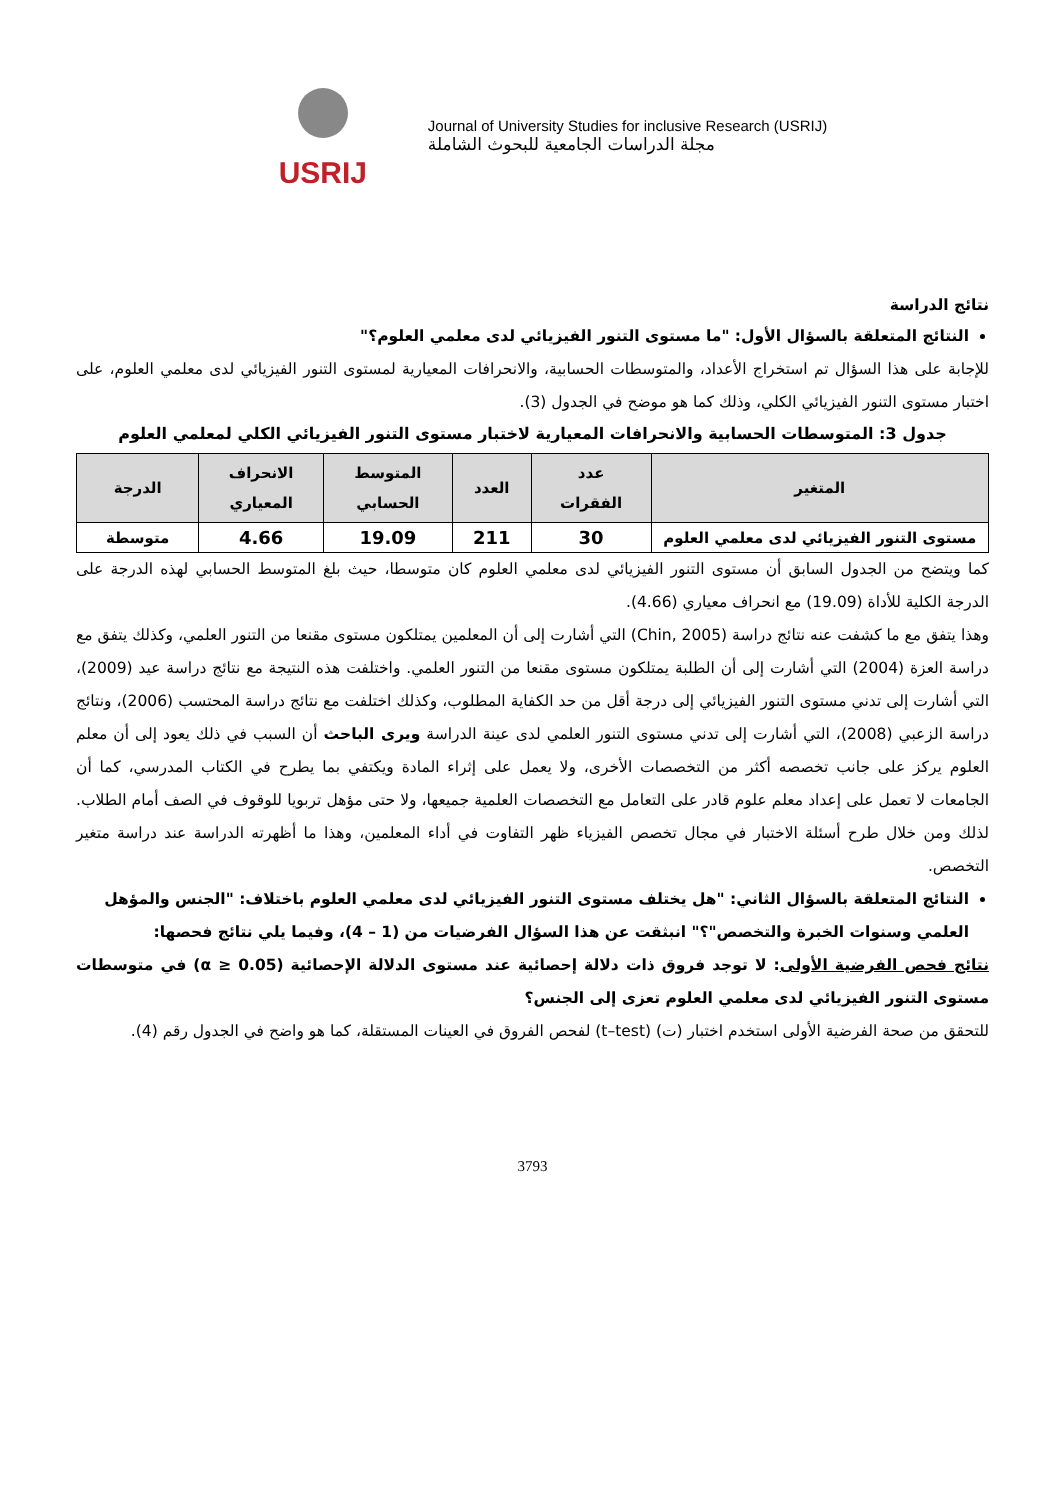USRIJ
Journal of University Studies for inclusive Research (USRIJ)
مجلة الدراسات الجامعية للبحوث الشاملة
نتائج الدراسة
النتائج المتعلقة بالسؤال الأول: "ما مستوى التنور الفيزيائي لدى معلمي العلوم؟"
للإجابة على هذا السؤال تم استخراج الأعداد، والمتوسطات الحسابية، والانحرافات المعيارية لمستوى التنور الفيزيائي لدى معلمي العلوم، على اختبار مستوى التنور الفيزيائي الكلي، وذلك كما هو موضح في الجدول (3).
جدول 3: المتوسطات الحسابية والانحرافات المعيارية لاختبار مستوى التنور الفيزيائي الكلي لمعلمي العلوم
| المتغير | عدد الفقرات | العدد | المتوسط الحسابي | الانحراف المعياري | الدرجة |
| --- | --- | --- | --- | --- | --- |
| مستوى التنور الفيزيائي لدى معلمي العلوم | 30 | 211 | 19.09 | 4.66 | متوسطة |
كما ويتضح من الجدول السابق أن مستوى التنور الفيزيائي لدى معلمي العلوم كان متوسطا، حيث بلغ المتوسط الحسابي لهذه الدرجة على الدرجة الكلية للأداة (19.09) مع انحراف معياري (4.66).
وهذا يتفق مع ما كشفت عنه نتائج دراسة (Chin, 2005) التي أشارت إلى أن المعلمين يمتلكون مستوى مقنعا من التنور العلمي، وكذلك يتفق مع دراسة العزة (2004) التي أشارت إلى أن الطلبة يمتلكون مستوى مقنعا من التنور العلمي. واختلفت هذه النتيجة مع نتائج دراسة عيد (2009)، التي أشارت إلى تدني مستوى التنور الفيزيائي إلى درجة أقل من حد الكفاية المطلوب، وكذلك اختلفت مع نتائج دراسة المحتسب (2006)، ونتائج دراسة الزعبي (2008)، التي أشارت إلى تدني مستوى التنور العلمي لدى عينة الدراسة ويرى الباحث أن السبب في ذلك يعود إلى أن معلم العلوم يركز على جانب تخصصه أكثر من التخصصات الأخرى، ولا يعمل على إثراء المادة ويكتفي بما يطرح في الكتاب المدرسي، كما أن الجامعات لا تعمل على إعداد معلم علوم قادر على التعامل مع التخصصات العلمية جميعها، ولا حتى مؤهل تربويا للوقوف في الصف أمام الطلاب. لذلك ومن خلال طرح أسئلة الاختبار في مجال تخصص الفيزياء ظهر التفاوت في أداء المعلمين، وهذا ما أظهرته الدراسة عند دراسة متغير التخصص.
النتائج المتعلقة بالسؤال الثاني: "هل يختلف مستوى التنور الفيزيائي لدى معلمي العلوم باختلاف: "الجنس والمؤهل العلمي وسنوات الخبرة والتخصص"؟" انبثقت عن هذا السؤال الفرضيات من (1 – 4)، وفيما يلي نتائج فحصها:
نتائج فحص الفرضية الأولى: لا توجد فروق ذات دلالة إحصائية عند مستوى الدلالة الإحصائية (α ≥ 0.05) في متوسطات مستوى التنور الفيزيائي لدى معلمي العلوم تعزى إلى الجنس؟
للتحقق من صحة الفرضية الأولى استخدم اختبار (ت) (t–test) لفحص الفروق في العينات المستقلة، كما هو واضح في الجدول رقم (4).
3793